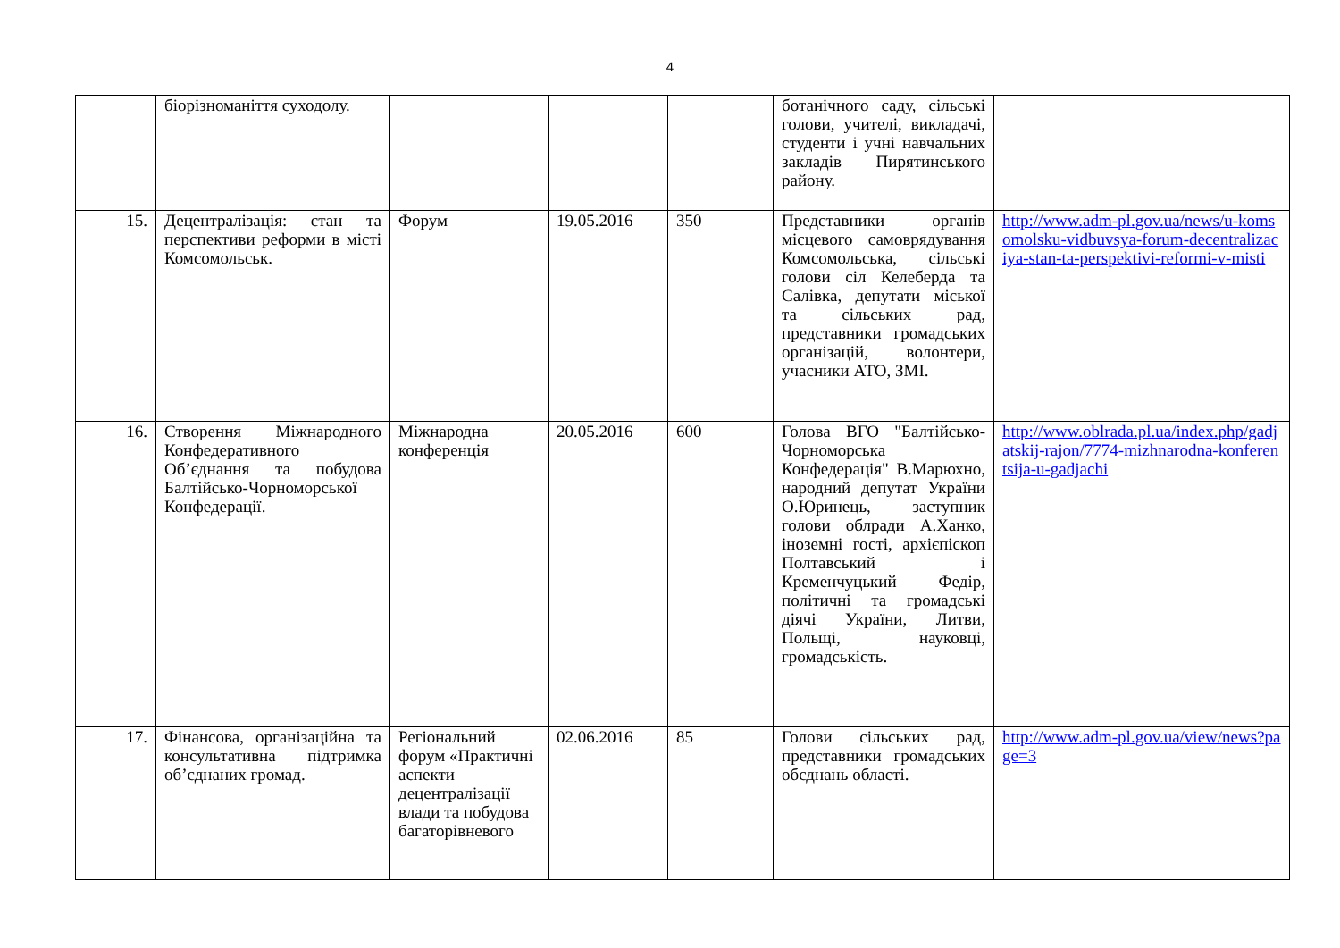4
| | біорізноманіття суходолу. | | | | ботанічного саду, сільські голови, учителі, викладачі, студенти і учні навчальних закладів Пирятинського району. | |
| 15. | Децентралізація: стан та перспективи реформи в місті Комсомольськ. | Форум | 19.05.2016 | 350 | Представники органів місцевого самоврядування Комсомольська, сільські голови сіл Келеберда та Салівка, депутати міської та сільських рад, представники громадських організацій, волонтери, учасники АТО, ЗМІ. | http://www.adm-pl.gov.ua/news/u-komsomolsku-vidbuvsya-forum-decentralizaciya-stan-ta-perspektivi-reformi-v-misti |
| 16. | Створення Міжнародного Конфедеративного Об’єднання та побудова Балтійсько-Чорноморської Конфедерації. | Міжнародна конференція | 20.05.2016 | 600 | Голова ВГО "Балтійсько-Чорноморська Конфедерація" В.Марюхно, народний депутат України О.Юринець, заступник голови облради А.Ханко, іноземні гості, архієпіскоп Полтавський і Кременчуцький Федір, політичні та громадські діячі України, Литви, Польщі, науковці, громадськість. | http://www.oblrada.pl.ua/index.php/gadjatskij-rajon/7774-mizhnarodna-konferentsija-u-gadjachi |
| 17. | Фінансова, організаційна та консультативна підтримка об’єднаних громад. | Регіональний форум «Практичні аспекти децентралізації влади та побудова багаторівневого | 02.06.2016 | 85 | Голови сільських рад, представники громадських обєднань області. | http://www.adm-pl.gov.ua/view/news?page=3 |